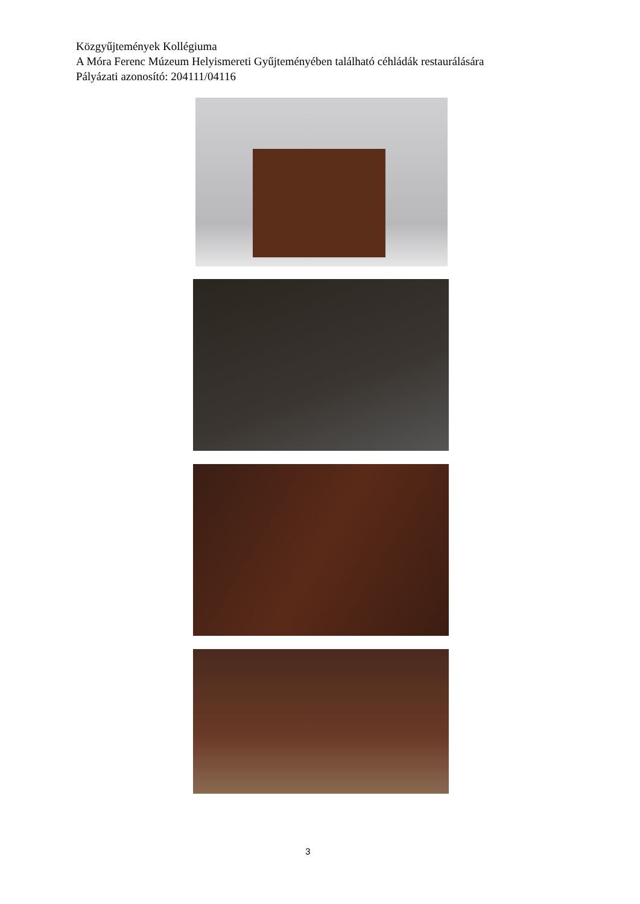Közgyűjtemények Kollégiuma
A Móra Ferenc Múzeum Helyismereti Gyűjteményében található céhládák restaurálására
Pályázati azonosító: 204111/04116
3